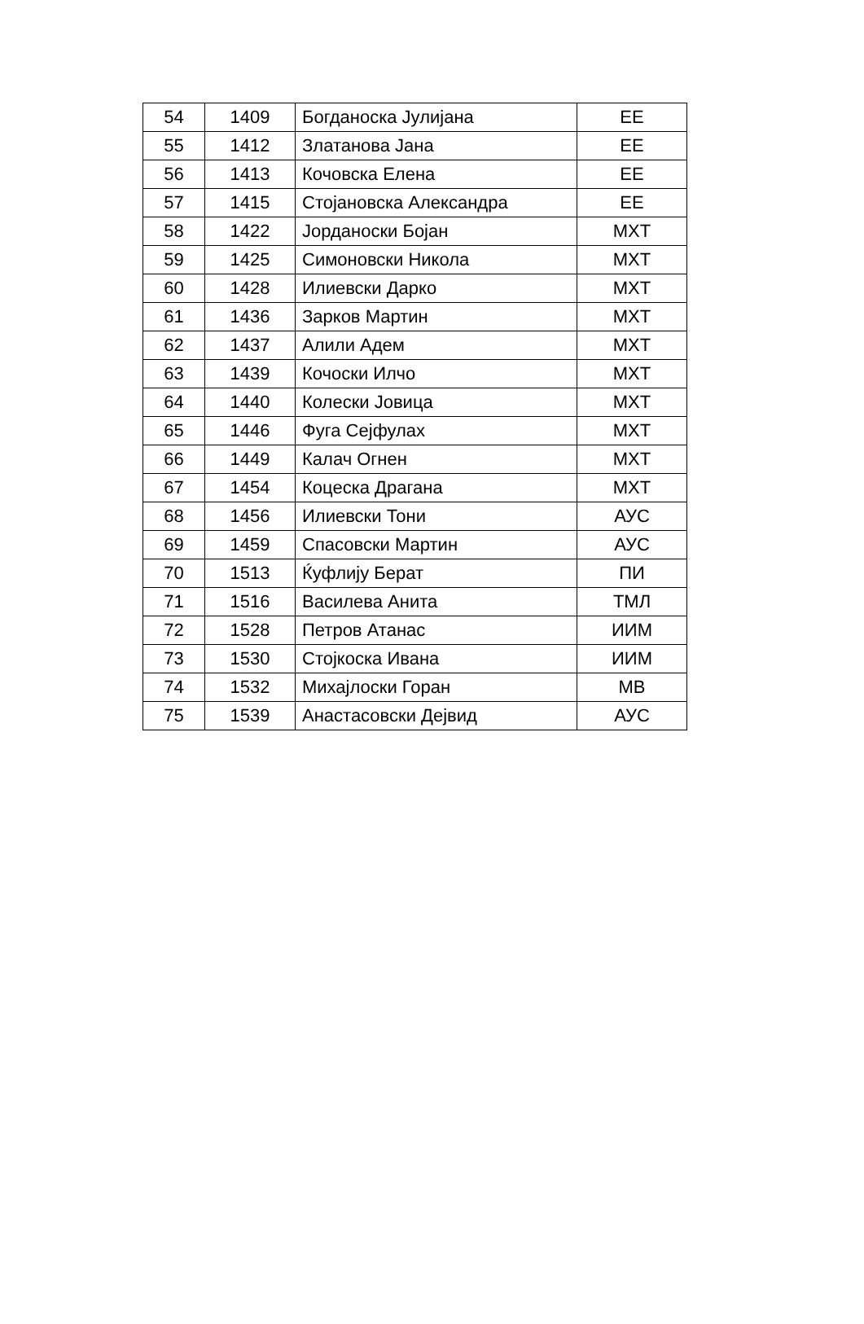| 54 | 1409 | Богданоска Јулијана | ЕЕ |
| 55 | 1412 | Златанова Јана | ЕЕ |
| 56 | 1413 | Кочовска Елена | ЕЕ |
| 57 | 1415 | Стојановска Александра | ЕЕ |
| 58 | 1422 | Јорданоски Бојан | МХТ |
| 59 | 1425 | Симоновски Никола | МХТ |
| 60 | 1428 | Илиевски Дарко | МХТ |
| 61 | 1436 | Зарков Мартин | МХТ |
| 62 | 1437 | Алили Адем | МХТ |
| 63 | 1439 | Кочоски Илчо | МХТ |
| 64 | 1440 | Колески Јовица | МХТ |
| 65 | 1446 | Фуга Сејфулах | МХТ |
| 66 | 1449 | Калач Огнен | МХТ |
| 67 | 1454 | Коцеска Драгана | МХТ |
| 68 | 1456 | Илиевски Тони | АУС |
| 69 | 1459 | Спасовски Мартин | АУС |
| 70 | 1513 | Ќуфлију Берат | ПИ |
| 71 | 1516 | Василева Анита | ТМЛ |
| 72 | 1528 | Петров Атанас | ИИМ |
| 73 | 1530 | Стојкоска Ивана | ИИМ |
| 74 | 1532 | Михајлоски Горан | МВ |
| 75 | 1539 | Анастасовски Дејвид | АУС |